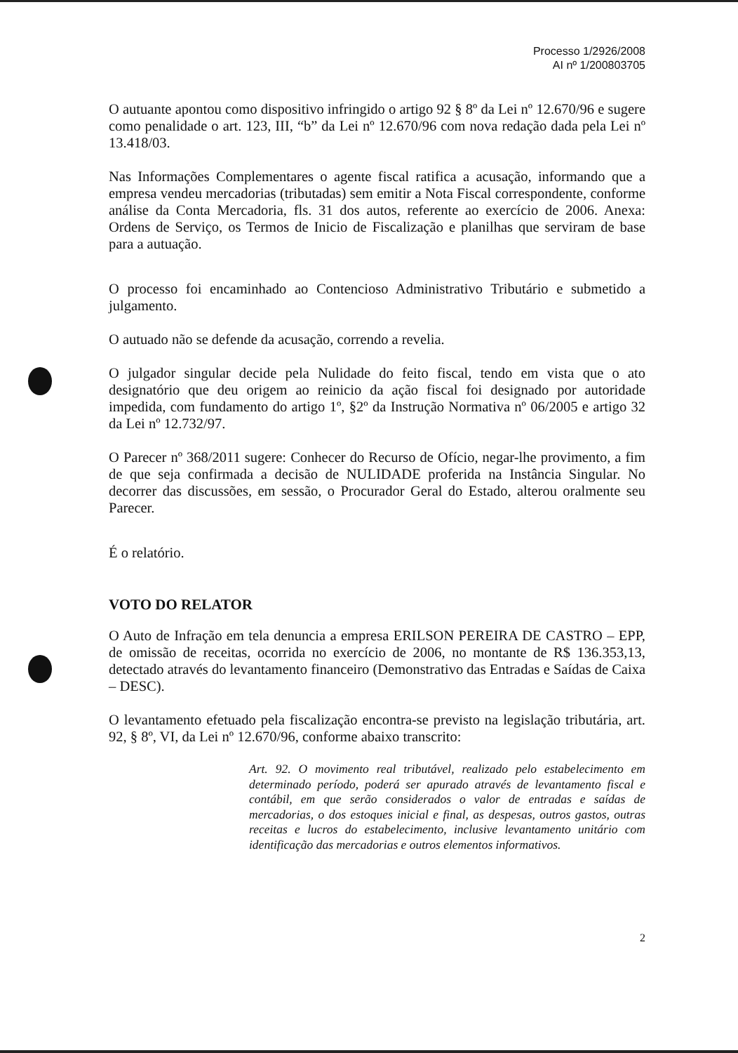Processo 1/2926/2008
AI nº 1/200803705
O autuante apontou como dispositivo infringido o artigo 92 § 8º da Lei nº 12.670/96 e sugere como penalidade o art. 123, III, “b” da Lei nº 12.670/96 com nova redação dada pela Lei nº 13.418/03.
Nas Informações Complementares o agente fiscal ratifica a acusação, informando que a empresa vendeu mercadorias (tributadas) sem emitir a Nota Fiscal correspondente, conforme análise da Conta Mercadoria, fls. 31 dos autos, referente ao exercício de 2006. Anexa: Ordens de Serviço, os Termos de Inicio de Fiscalização e planilhas que serviram de base para a autuação.
O processo foi encaminhado ao Contencioso Administrativo Tributário e submetido a julgamento.
O autuado não se defende da acusação, correndo a revelia.
O julgador singular decide pela Nulidade do feito fiscal, tendo em vista que o ato designatório que deu origem ao reinicio da ação fiscal foi designado por autoridade impedida, com fundamento do artigo 1º, §2º da Instrução Normativa nº 06/2005 e artigo 32 da Lei nº 12.732/97.
O Parecer nº 368/2011 sugere: Conhecer do Recurso de Ofício, negar-lhe provimento, a fim de que seja confirmada a decisão de NULIDADE proferida na Instância Singular. No decorrer das discussões, em sessão, o Procurador Geral do Estado, alterou oralmente seu Parecer.
É o relatório.
VOTO DO RELATOR
O Auto de Infração em tela denuncia a empresa ERILSON PEREIRA DE CASTRO – EPP, de omissão de receitas, ocorrida no exercício de 2006, no montante de R$ 136.353,13, detectado através do levantamento financeiro (Demonstrativo das Entradas e Saídas de Caixa – DESC).
O levantamento efetuado pela fiscalização encontra-se previsto na legislação tributária, art. 92, § 8º, VI, da Lei nº 12.670/96, conforme abaixo transcrito:
Art. 92. O movimento real tributável, realizado pelo estabelecimento em determinado período, poderá ser apurado através de levantamento fiscal e contábil, em que serão considerados o valor de entradas e saídas de mercadorias, o dos estoques inicial e final, as despesas, outros gastos, outras receitas e lucros do estabelecimento, inclusive levantamento unitário com identificação das mercadorias e outros elementos informativos.
2